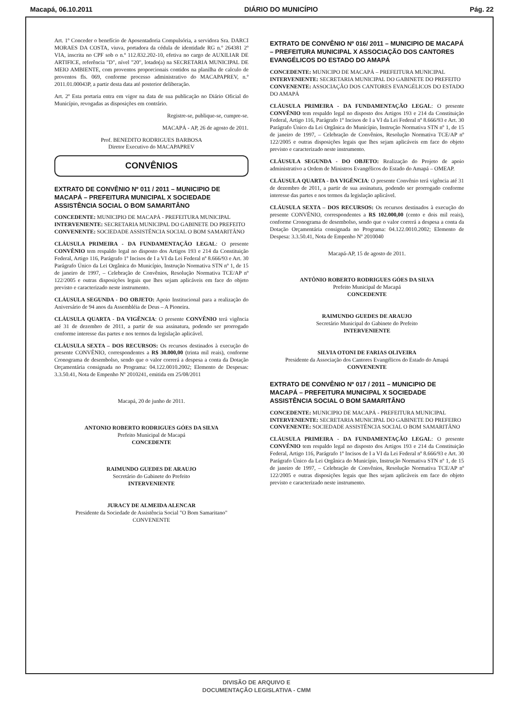Macapá, 06.10.2011 DIÁRIO DO MUNICÍPIO Pág. 22
Art. 1º Conceder o benefício de Aposentadoria Compulsória, a servidora Sra. DARCI MORAES DA COSTA, viuva, portadora da cédula de identidade RG n.º 264381 2º VIA, inscrita no CPF sob o n.º 112.832.202-10, efetiva no cargo de AUXILIAR DE ARTIFICE, referência "D", nível "20", lotado(a) na SECRETARIA MUNICIPAL DE MEIO AMBIENTE, com proventos proporcionais contidos na planilha de calculo de proventos fls. 069, conforme processo administrativo do MACAPAPREV, n.º 2011.01.00043P, a partir desta data até posterior deliberação.
Art. 2º Esta portaria entra em vigor na data de sua publicação no Diário Oficial do Município, revogadas as disposições em contrário.
Registre-se, publique-se, cumpre-se.
MACAPÁ - AP, 26 de agosto de 2011.
Prof. BENEDITO RODRIGUES BARBOSA
Diretor Executivo do MACAPAPREV
CONVÊNIOS
EXTRATO DE CONVÊNIO Nº 011 / 2011 – MUNICIPIO DE MACAPÁ – PREFEITURA MUNICIPAL X SOCIEDADE ASSISTÊNCIA SOCIAL O BOM SAMARITÂNO
CONCEDENTE: MUNICIPIO DE MACAPÁ - PREFEITURA MUNICIPAL
INTERVENIENTE: SECRETARIA MUNICIPAL DO GABINETE DO PREFEITO
CONVENENTE: SOCIEDADE ASSISTÊNCIA SOCIAL O BOM SAMARITÂNO
CLÁUSULA PRIMEIRA - DA FUNDAMENTAÇÃO LEGAL: O presente CONVÊNIO tem respaldo legal no disposto dos Artigos 193 e 214 da Constituição Federal, Artigo 116, Parágrafo 1º Incisos de I a VI da Lei Federal nº 8.666/93 e Art. 30 Parágrafo Único da Lei Orgânica do Município, Instrução Normativa STN nº 1, de 15 de janeiro de 1997, – Celebração de Convênios, Resolução Normativa TCE/AP nº 122/2005 e outras disposições legais que lhes sejam aplicáveis em face do objeto previsto e caracterizado neste instrumento.
CLÁUSULA SEGUNDA - DO OBJETO: Apoio Institucional para a realização do Aniversário de 94 anos da Assembléia de Deus – A Pioneira.
CLÁUSULA QUARTA - DA VIGÊNCIA: O presente CONVÊNIO terá vigência até 31 de dezembro de 2011, a partir de sua assinatura, podendo ser prorrogado conforme interesse das partes e nos termos da legislação aplicável.
CLÁUSULA SEXTA – DOS RECURSOS: Os recursos destinados à execução do presente CONVÊNIO, correspondentes a R$ 30.000,00 (trinta mil reais), conforme Cronograma de desembolso, sendo que o valor correrá a despesa a conta da Dotação Orçamentária consignada no Programa: 04.122.0010.2002; Elemento de Despesas: 3.3.50.41, Nota de Empenho Nº 2010241, emitida em 25/08/2011
Macapá, 20 de junho de 2011.
ANTONIO ROBERTO RODRIGUES GÓES DA SILVA
Prefeito Municipal de Macapá
CONCEDENTE
RAIMUNDO GUEDES DE ARAUJO
Secretário do Gabinete do Prefeito
INTERVENIENTE
JURACY DE ALMEIDA ALENCAR
Presidente da Sociedade de Assistência Social "O Bom Samaritano"
CONVENENTE
EXTRATO DE CONVÊNIO Nº 016/ 2011 – MUNICIPIO DE MACAPÁ – PREFEITURA MUNICIPAL X ASSOCIAÇÃO DOS CANTORES EVANGÉLICOS DO ESTADO DO AMAPÁ
CONCEDENTE: MUNICIPO DE MACAPÁ – PREFEITURA MUNICIPAL
INTERVENIENTE: SECRETARIA MUNICIPAL DO GABINETE DO PREFEITO
CONVENENTE: ASSOCIAÇÃO DOS CANTORES EVANGÉLICOS DO ESTADO DO AMAPÁ
CLÁUSULA PRIMEIRA - DA FUNDAMENTAÇÃO LEGAL: O presente CONVÊNIO tem respaldo legal no disposto dos Artigos 193 e 214 da Constituição Federal, Artigo 116, Parágrafo 1º Incisos de I a VI da Lei Federal nº 8.666/93 e Art. 30 Parágrafo Único da Lei Orgânica do Município, Instrução Normativa STN nº 1, de 15 de janeiro de 1997, – Celebração de Convênios, Resolução Normativa TCE/AP nº 122/2005 e outras disposições legais que lhes sejam aplicáveis em face do objeto previsto e caracterizado neste instrumento.
CLÁUSULA SEGUNDA - DO OBJETO: Realização do Projeto de apoio administrativo a Ordem de Ministros Evangélicos do Estado do Amapá – OMEAP.
CLÁUSULA QUARTA - DA VIGÊNCIA: O presente Convênio terá vigência até 31 de dezembro de 2011, a partir de sua assinatura, podendo ser prorrogado conforme interesse das partes e nos termos da legislação aplicável.
CLÁUSULA SEXTA – DOS RECURSOS: Os recursos destinados à execução do presente CONVÊNIO, correspondentes a R$ 102.000,00 (cento e dois mil reais), conforme Cronograma de desembolso, sendo que o valor correrá a despesa a conta da Dotação Orçamentária consignada no Programa: 04.122.0010.2002; Elemento de Despesa: 3.3.50.41, Nota de Empenho Nº 2010040
Macapá-AP, 15 de agosto de 2011.
ANTÔNIO ROBERTO RODRIGUES GÓES DA SILVA
Prefeito Municipal de Macapá
CONCEDENTE
RAIMUNDO GUEDES DE ARAUJO
Secretário Municipal do Gabinete do Prefeito
INTERVENIENTE
SILVIA OTONI DE FARIAS OLIVEIRA
Presidente da Associação dos Cantores Evangélicos do Estado do Amapá
CONVENENTE
EXTRATO DE CONVÊNIO Nº 017 / 2011 – MUNICIPIO DE MACAPÁ – PREFEITURA MUNICIPAL X SOCIEDADE ASSISTÊNCIA SOCIAL O BOM SAMARITÂNO
CONCEDENTE: MUNICIPIO DE MACAPÁ - PREFEITURA MUNICIPAL
INTERVENIENTE: SECRETARIA MUNICIPAL DO GABINETE DO PREFEIRO
CONVENENTE: SOCIEDADE ASSISTÊNCIA SOCIAL O BOM SAMARITÂNO
CLÁUSULA PRIMEIRA - DA FUNDAMENTAÇÃO LEGAL: O presente CONVÊNIO tem respaldo legal no disposto dos Artigos 193 e 214 da Constituição Federal, Artigo 116, Parágrafo 1º Incisos de I a VI da Lei Federal nº 8.666/93 e Art. 30 Parágrafo Único da Lei Orgânica do Município, Instrução Normativa STN nº 1, de 15 de janeiro de 1997, – Celebração de Convênios, Resolução Normativa TCE/AP nº 122/2005 e outras disposições legais que lhes sejam aplicáveis em face do objeto previsto e caracterizado neste instrumento.
DIVISÃO DE ARQUIVO E
DOCUMENTAÇÃO LEGISLATIVA - CMM